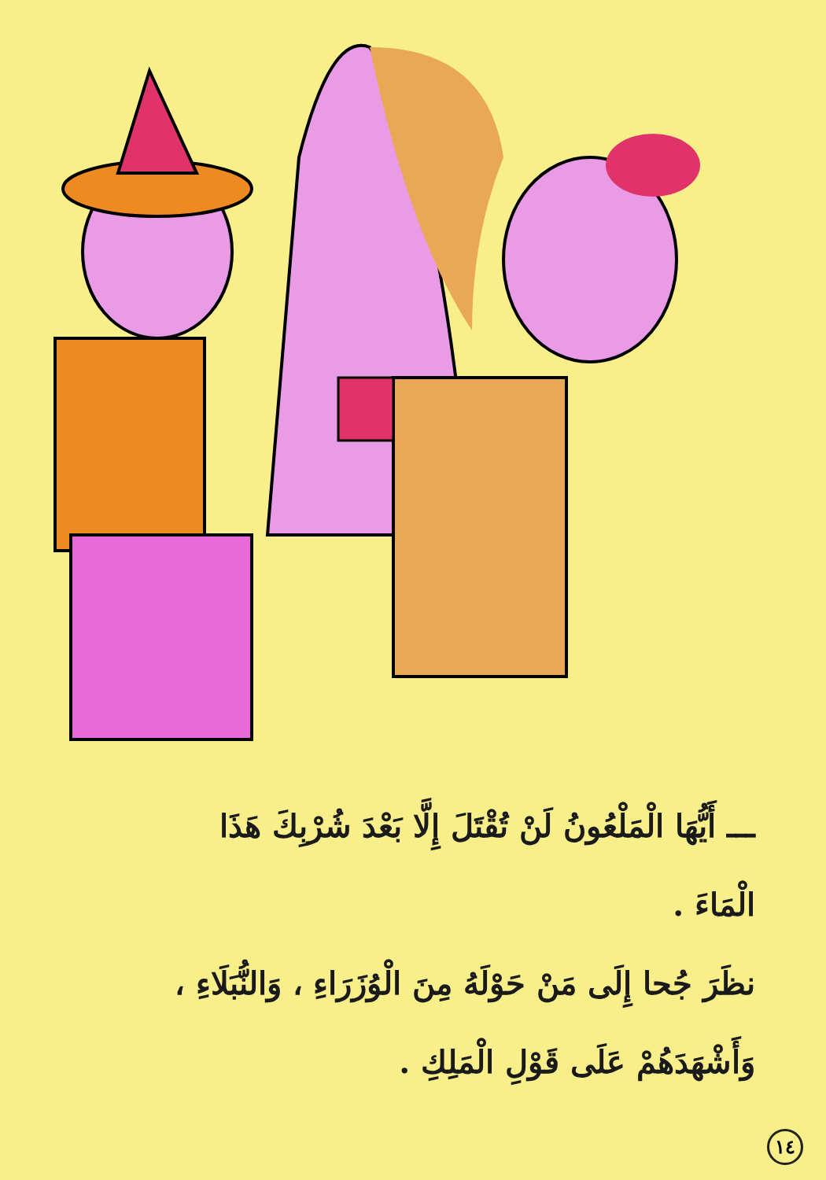ـــ أَيُّهَا الْمَلْعُونُ لَنْ تُقْتَلَ إِلَّا بَعْدَ شُرْبِكَ هَذَا
الْمَاءَ .
نظَرَ جُحا إِلَى مَنْ حَوْلَهُ مِنَ الْوُزَرَاءِ ، وَالنُّبَلَاءِ ،
وَأَشْهَدَهُمْ عَلَى قَوْلِ الْمَلِكِ .
١٤